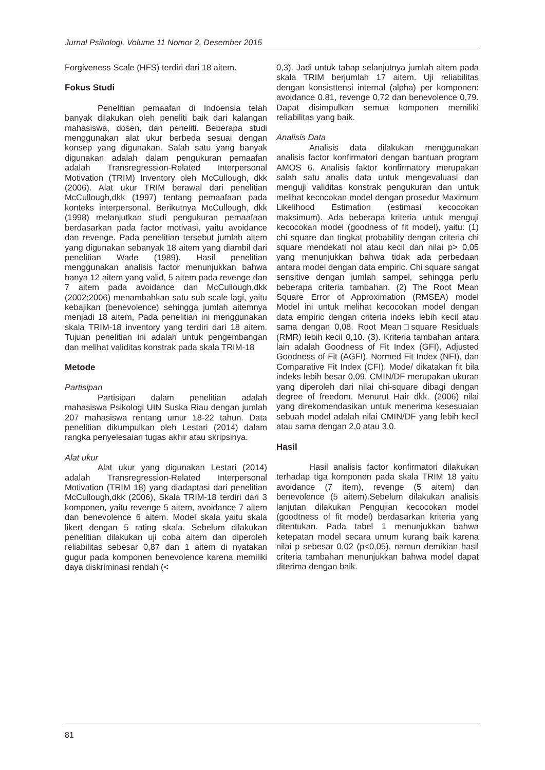Jurnal Psikologi, Volume 11 Nomor 2, Desember 2015
Forgiveness Scale (HFS) terdiri dari 18 aitem.
Fokus Studi
Penelitian pemaafan di Indoensia telah banyak dilakukan oleh peneliti baik dari kalangan mahasiswa, dosen, dan peneliti. Beberapa studi menggunakan alat ukur berbeda sesuai dengan konsep yang digunakan. Salah satu yang banyak digunakan adalah dalam pengukuran pemaafan adalah Transregression-Related Interpersonal Motivation (TRIM) Inventory oleh McCullough, dkk (2006). Alat ukur TRIM berawal dari penelitian McCullough,dkk (1997) tentang pemaafaan pada konteks interpersonal. Berikutnya McCullough, dkk (1998) melanjutkan studi pengukuran pemaafaan berdasarkan pada factor motivasi, yaitu avoidance dan revenge. Pada penelitian tersebut jumlah aitem yang digunakan sebanyak 18 aitem yang diambil dari penelitian Wade (1989), Hasil penelitian menggunakan analisis factor menunjukkan bahwa hanya 12 aitem yang valid, 5 aitem pada revenge dan 7 aitem pada avoidance dan McCullough,dkk (2002;2006) menambahkan satu sub scale lagi, yaitu kebajikan (benevolence) sehingga jumlah aitemnya menjadi 18 aitem, Pada penelitian ini menggunakan skala TRIM-18 inventory yang terdiri dari 18 aitem. Tujuan penelitian ini adalah untuk pengembangan dan melihat validitas konstrak pada skala TRIM-18
Metode
Partisipan
Partisipan dalam penelitian adalah mahasiswa Psikologi UIN Suska Riau dengan jumlah 207 mahasiswa rentang umur 18-22 tahun. Data penelitian dikumpulkan oleh Lestari (2014) dalam rangka penyelesaian tugas akhir atau skripsinya.
Alat ukur
Alat ukur yang digunakan Lestari (2014) adalah Transregression-Related Interpersonal Motivation (TRIM 18) yang diadaptasi dari penelitian McCullough,dkk (2006), Skala TRIM-18 terdiri dari 3 komponen, yaitu revenge 5 aitem, avoidance 7 aitem dan benevolence 6 aitem. Model skala yaitu skala likert dengan 5 rating skala. Sebelum dilakukan penelitian dilakukan uji coba aitem dan diperoleh reliabilitas sebesar 0,87 dan 1 aitem di nyatakan gugur pada komponen benevolence karena memiliki daya diskriminasi rendah (<
0,3). Jadi untuk tahap selanjutnya jumlah aitem pada skala TRIM berjumlah 17 aitem. Uji reliabilitas dengan konsisttensi internal (alpha) per komponen: avoidance 0.81, revenge 0,72 dan benevolence 0,79. Dapat disimpulkan semua komponen memiliki reliabilitas yang baik.
Analisis Data
Analisis data dilakukan menggunakan analisis factor konfirmatori dengan bantuan program AMOS 6. Analisis faktor konfirmatory merupakan salah satu analis data untuk mengevaluasi dan menguji validitas konstrak pengukuran dan untuk melihat kecocokan model dengan prosedur Maximum Likelihood Estimation (estimasi kecocokan maksimum). Ada beberapa kriteria untuk menguji kecocokan model (goodness of fit model), yaitu: (1) chi square dan tingkat probability dengan criteria chi square mendekati nol atau kecil dan nilai p> 0,05 yang menunjukkan bahwa tidak ada perbedaan antara model dengan data empiric. Chi square sangat sensitive dengan jumlah sampel, sehingga perlu beberapa criteria tambahan. (2) The Root Mean Square Error of Approximation (RMSEA) model Model ini untuk melihat kecocokan model dengan data empiric dengan criteria indeks lebih kecil atau sama dengan 0,08. Root Mean□square Residuals (RMR) lebih kecil 0,10. (3). Kriteria tambahan antara lain adalah Goodness of Fit Index (GFI), Adjusted Goodness of Fit (AGFI), Normed Fit Index (NFI), dan Comparative Fit Index (CFI). Mode/ dikatakan fit bila indeks lebih besar 0,09. CMIN/DF merupakan ukuran yang diperoleh dari nilai chi-square dibagi dengan degree of freedom. Menurut Hair dkk. (2006) nilai yang direkomendasikan untuk menerima kesesuaian sebuah model adalah nilai CMIN/DF yang lebih kecil atau sama dengan 2,0 atau 3,0.
Hasil
Hasil analisis factor konfirmatori dilakukan terhadap tiga komponen pada skala TRIM 18 yaitu avoidance (7 item), revenge (5 aitem) dan benevolence (5 aitem).Sebelum dilakukan analisis lanjutan dilakukan Pengujian kecocokan model (goodtness of fit model) berdasarkan kriteria yang ditentukan. Pada tabel 1 menunjukkan bahwa ketepatan model secara umum kurang baik karena nilai p sebesar 0,02 (p<0,05), namun demikian hasil criteria tambahan menunjukkan bahwa model dapat diterima dengan baik.
81